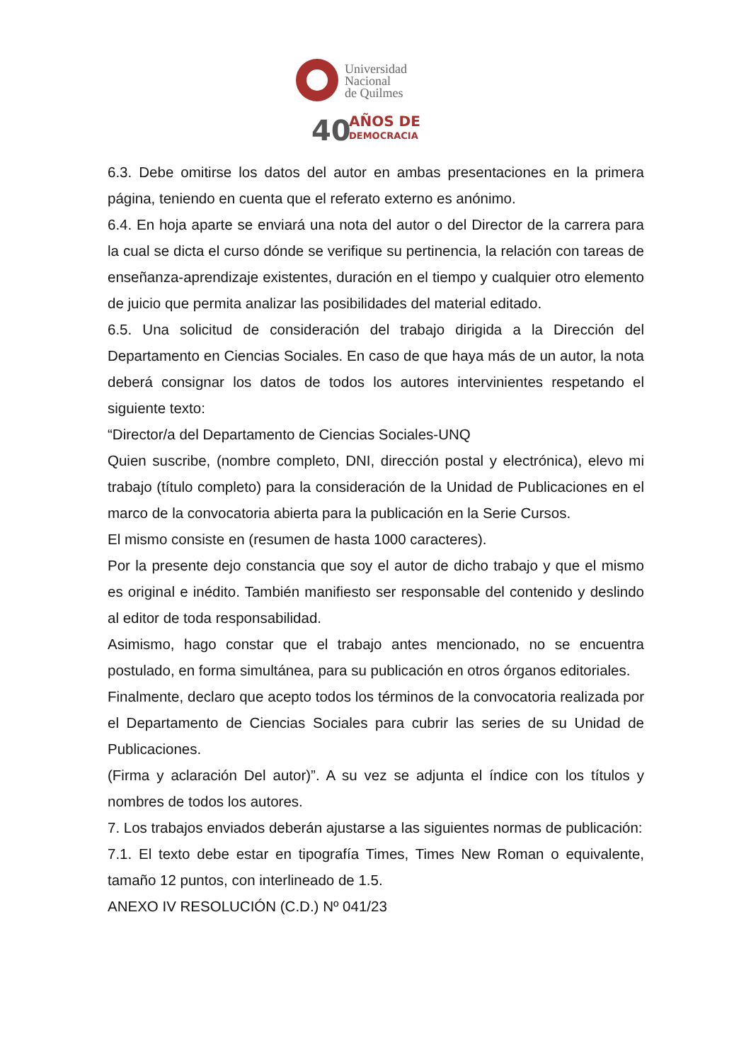Universidad
Nacional
de Quilmes
40
AÑOS DE
DEMOCRACIA
6.3. Debe omitirse los datos del autor en ambas presentaciones en la primera página, teniendo en cuenta que el referato externo es anónimo.
6.4. En hoja aparte se enviará una nota del autor o del Director de la carrera para la cual se dicta el curso dónde se verifique su pertinencia, la relación con tareas de enseñanza-aprendizaje existentes, duración en el tiempo y cualquier otro elemento de juicio que permita analizar las posibilidades del material editado.
6.5. Una solicitud de consideración del trabajo dirigida a la Dirección del Departamento en Ciencias Sociales. En caso de que haya más de un autor, la nota deberá consignar los datos de todos los autores intervinientes respetando el siguiente texto:
“Director/a del Departamento de Ciencias Sociales-UNQ
Quien suscribe, (nombre completo, DNI, dirección postal y electrónica), elevo mi trabajo (título completo) para la consideración de la Unidad de Publicaciones en el marco de la convocatoria abierta para la publicación en la Serie Cursos.
El mismo consiste en (resumen de hasta 1000 caracteres).
Por la presente dejo constancia que soy el autor de dicho trabajo y que el mismo es original e inédito. También manifiesto ser responsable del contenido y deslindo al editor de toda responsabilidad.
Asimismo, hago constar que el trabajo antes mencionado, no se encuentra postulado, en forma simultánea, para su publicación en otros órganos editoriales.
Finalmente, declaro que acepto todos los términos de la convocatoria realizada por el Departamento de Ciencias Sociales para cubrir las series de su Unidad de Publicaciones.
(Firma y aclaración Del autor)”. A su vez se adjunta el índice con los títulos y nombres de todos los autores.
7. Los trabajos enviados deberán ajustarse a las siguientes normas de publicación:
7.1. El texto debe estar en tipografía Times, Times New Roman o equivalente, tamaño 12 puntos, con interlineado de 1.5.
ANEXO IV RESOLUCIÓN (C.D.) Nº 041/23